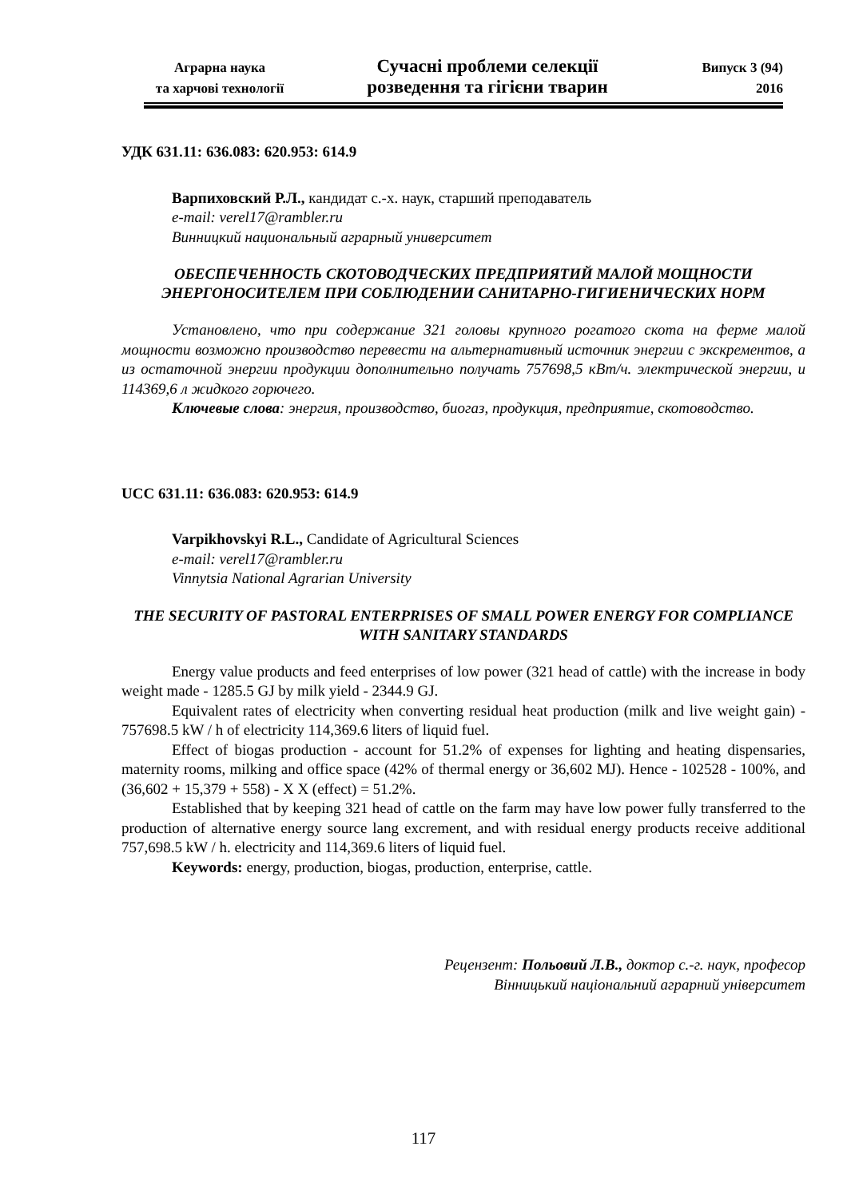Аграрна наука
та харчові технології
Сучасні проблеми селекції
розведення та гігієни тварин
Випуск 3 (94)
2016
УДК 631.11: 636.083: 620.953: 614.9
Варпиховский Р.Л., кандидат с.-х. наук, старший преподаватель
e-mail: verel17@rambler.ru
Винницкий национальный аграрный университет
ОБЕСПЕЧЕННОСТЬ СКОТОВОДЧЕСКИХ ПРЕДПРИЯТИЙ МАЛОЙ МОЩНОСТИ ЭНЕРГОНОСИТЕЛЕМ ПРИ СОБЛЮДЕНИИ САНИТАРНО-ГИГИЕНИЧЕСКИХ НОРМ
Установлено, что при содержание 321 головы крупного рогатого скота на ферме малой мощности возможно производство перевести на альтернативный источник энергии с экскрементов, а из остаточной энергии продукции дополнительно получать 757698,5 кВт/ч. электрической энергии, и 114369,6 л жидкого горючего.
Ключевые слова: энергия, производство, биогаз, продукция, предприятие, скотоводство.
UCC 631.11: 636.083: 620.953: 614.9
Varpikhovskyi R.L., Candidate of Agricultural Sciences
e-mail: verel17@rambler.ru
Vinnytsia National Agrarian University
THE SECURITY OF PASTORAL ENTERPRISES OF SMALL POWER ENERGY FOR COMPLIANCE WITH SANITARY STANDARDS
Energy value products and feed enterprises of low power (321 head of cattle) with the increase in body weight made - 1285.5 GJ by milk yield - 2344.9 GJ.
Equivalent rates of electricity when converting residual heat production (milk and live weight gain) - 757698.5 kW / h of electricity 114,369.6 liters of liquid fuel.
Effect of biogas production - account for 51.2% of expenses for lighting and heating dispensaries, maternity rooms, milking and office space (42% of thermal energy or 36,602 MJ). Hence - 102528 - 100%, and (36,602 + 15,379 + 558) - X X (effect) = 51.2%.
Established that by keeping 321 head of cattle on the farm may have low power fully transferred to the production of alternative energy source lang excrement, and with residual energy products receive additional 757,698.5 kW / h. electricity and 114,369.6 liters of liquid fuel.
Keywords: energy, production, biogas, production, enterprise, cattle.
Рецензент: Польовий Л.В., доктор с.-г. наук, професор
Вінницький національний аграрний університет
117